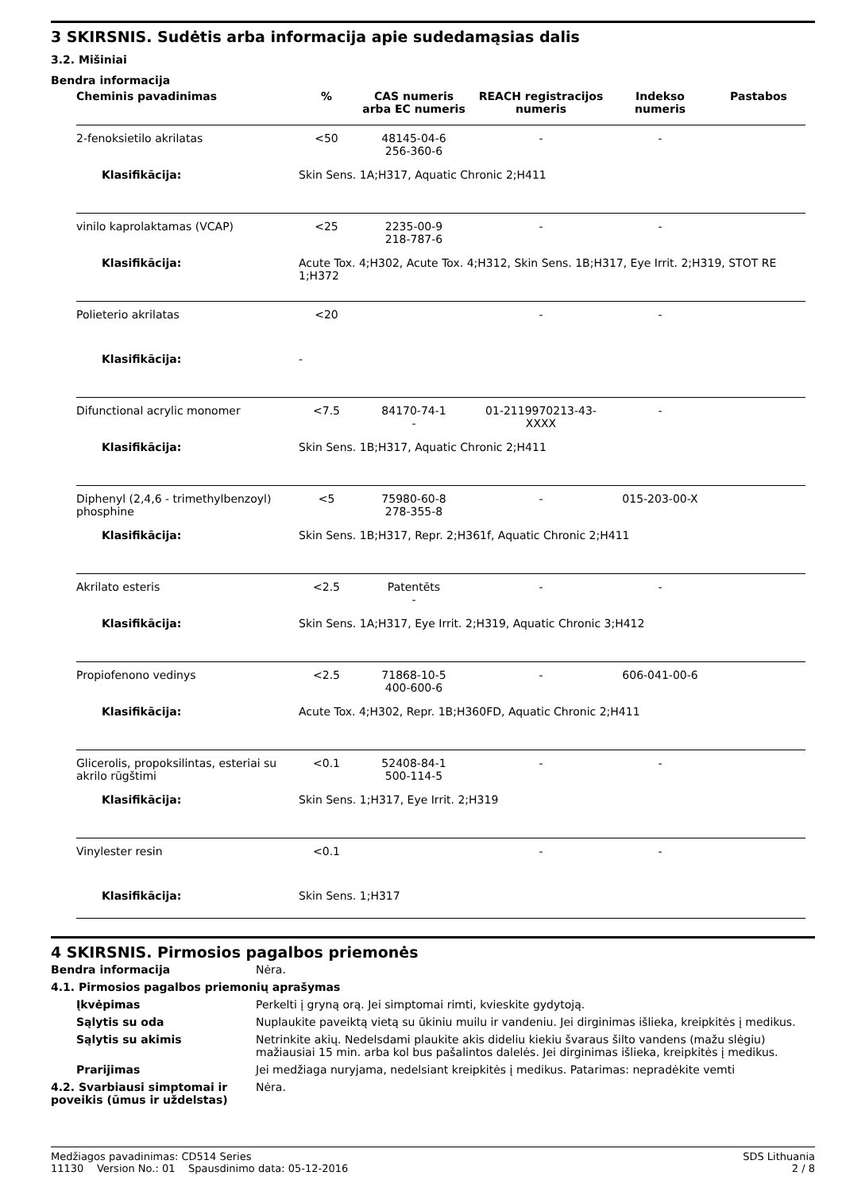3 SKIRSNIS. Sudėtis arba informacija apie sudedamąsias dalis
3.2. Mišiniai
Bendra informacija
| Cheminis pavadinimas | % | CAS numeris arba EC numeris | REACH registracijos numeris | Indekso numeris | Pastabos |
| --- | --- | --- | --- | --- | --- |
| 2-fenoksietilo akrilatas | <50 | 48145-04-6 256-360-6 | - | - | |
| Klasifikācija: | Skin Sens. 1A;H317, Aquatic Chronic 2;H411 | | | | |
| vinilo kaprolaktamas (VCAP) | <25 | 2235-00-9 218-787-6 | - | - | |
| Klasifikācija: | Acute Tox. 4;H302, Acute Tox. 4;H312, Skin Sens. 1B;H317, Eye Irrit. 2;H319, STOT RE 1;H372 | | | | |
| Polieterio akrilatas | <20 | | - | - | |
| Klasifikācija: | - | | | | |
| Difunctional acrylic monomer | <7.5 | 84170-74-1 - | 01-2119970213-43-XXXX | - | |
| Klasifikācija: | Skin Sens. 1B;H317, Aquatic Chronic 2;H411 | | | | |
| Diphenyl (2,4,6 - trimethylbenzoyl) phosphine | <5 | 75980-60-8 278-355-8 | - | 015-203-00-X | |
| Klasifikācija: | Skin Sens. 1B;H317, Repr. 2;H361f, Aquatic Chronic 2;H411 | | | | |
| Akrilato esteris | <2.5 | Patentēts - | - | - | |
| Klasifikācija: | Skin Sens. 1A;H317, Eye Irrit. 2;H319, Aquatic Chronic 3;H412 | | | | |
| Propiofenono vedinys | <2.5 | 71868-10-5 400-600-6 | - | 606-041-00-6 | |
| Klasifikācija: | Acute Tox. 4;H302, Repr. 1B;H360FD, Aquatic Chronic 2;H411 | | | | |
| Glicerolis, propoksilintas, esteriai su akrilo rūgštimi | <0.1 | 52408-84-1 500-114-5 | - | - | |
| Klasifikācija: | Skin Sens. 1;H317, Eye Irrit. 2;H319 | | | | |
| Vinylester resin | <0.1 | | - | - | |
| Klasifikācija: | Skin Sens. 1;H317 | | | | |
4 SKIRSNIS. Pirmosios pagalbos priemonės
| Bendra informacija | Nėra. |
| 4.1. Pirmosios pagalbos priemonių aprašymas | |
| Įkvėpimas | Perkelti į gryną orą. Jei simptomai rimti, kvieskite gydytoją. |
| Sąlytis su oda | Nuplaukite paveiktą vietą su ūkiniu muilu ir vandeniu. Jei dirginimas išlieka, kreipkitės į medikus. |
| Sąlytis su akimis | Netrinkite akių. Nedelsdami plaukite akis dideliu kiekiu švaraus šilto vandens (mažu slėgiu) mažiausiai 15 min. arba kol bus pašalintos dalelės. Jei dirginimas išlieka, kreipkitės į medikus. |
| Prarijimas | Jei medžiaga nuryjama, nedelsiant kreipkitės į medikus. Patarimas: nepradėkite vemti |
| 4.2. Svarbiausi simptomai ir poveikis (ūmus ir uždelstas) | Nėra. |
Medžiagos pavadinimas: CD514 Series
11130 Version No.: 01 Spausdinimo data: 05-12-2016
SDS Lithuania
2 / 8